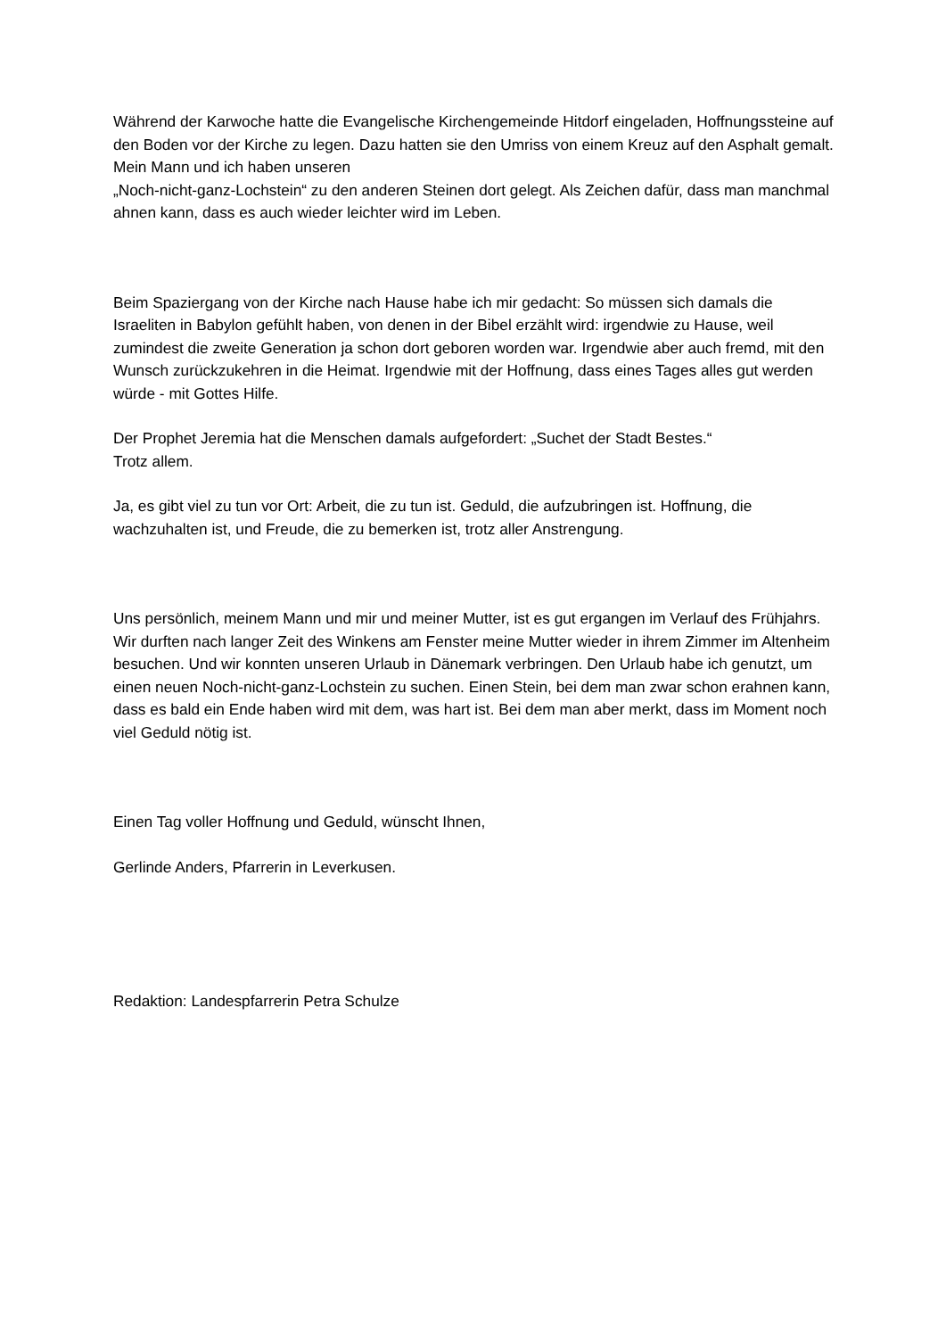Während der Karwoche hatte die Evangelische Kirchengemeinde Hitdorf eingeladen, Hoffnungssteine auf den Boden vor der Kirche zu legen. Dazu hatten sie den Umriss von einem Kreuz auf den Asphalt gemalt. Mein Mann und ich haben unseren
„Noch-nicht-ganz-Lochstein“ zu den anderen Steinen dort gelegt. Als Zeichen dafür, dass man manchmal ahnen kann, dass es auch wieder leichter wird im Leben.
Beim Spaziergang von der Kirche nach Hause habe ich mir gedacht: So müssen sich damals die Israeliten in Babylon gefühlt haben, von denen in der Bibel erzählt wird: irgendwie zu Hause, weil zumindest die zweite Generation ja schon dort geboren worden war. Irgendwie aber auch fremd, mit den Wunsch zurückzukehren in die Heimat. Irgendwie mit der Hoffnung, dass eines Tages alles gut werden würde - mit Gottes Hilfe.
Der Prophet Jeremia hat die Menschen damals aufgefordert: „Suchet der Stadt Bestes.“
Trotz allem.
Ja, es gibt viel zu tun vor Ort: Arbeit, die zu tun ist. Geduld, die aufzubringen ist. Hoffnung, die wachzuhalten ist, und Freude, die zu bemerken ist, trotz aller Anstrengung.
Uns persönlich, meinem Mann und mir und meiner Mutter, ist es gut ergangen im Verlauf des Frühjahrs. Wir durften nach langer Zeit des Winkens am Fenster meine Mutter wieder in ihrem Zimmer im Altenheim besuchen. Und wir konnten unseren Urlaub in Dänemark verbringen. Den Urlaub habe ich genutzt, um einen neuen Noch-nicht-ganz-Lochstein zu suchen. Einen Stein, bei dem man zwar schon erahnen kann, dass es bald ein Ende haben wird mit dem, was hart ist. Bei dem man aber merkt, dass im Moment noch viel Geduld nötig ist.
Einen Tag voller Hoffnung und Geduld, wünscht Ihnen,
Gerlinde Anders, Pfarrerin in Leverkusen.
Redaktion: Landespfarrerin Petra Schulze